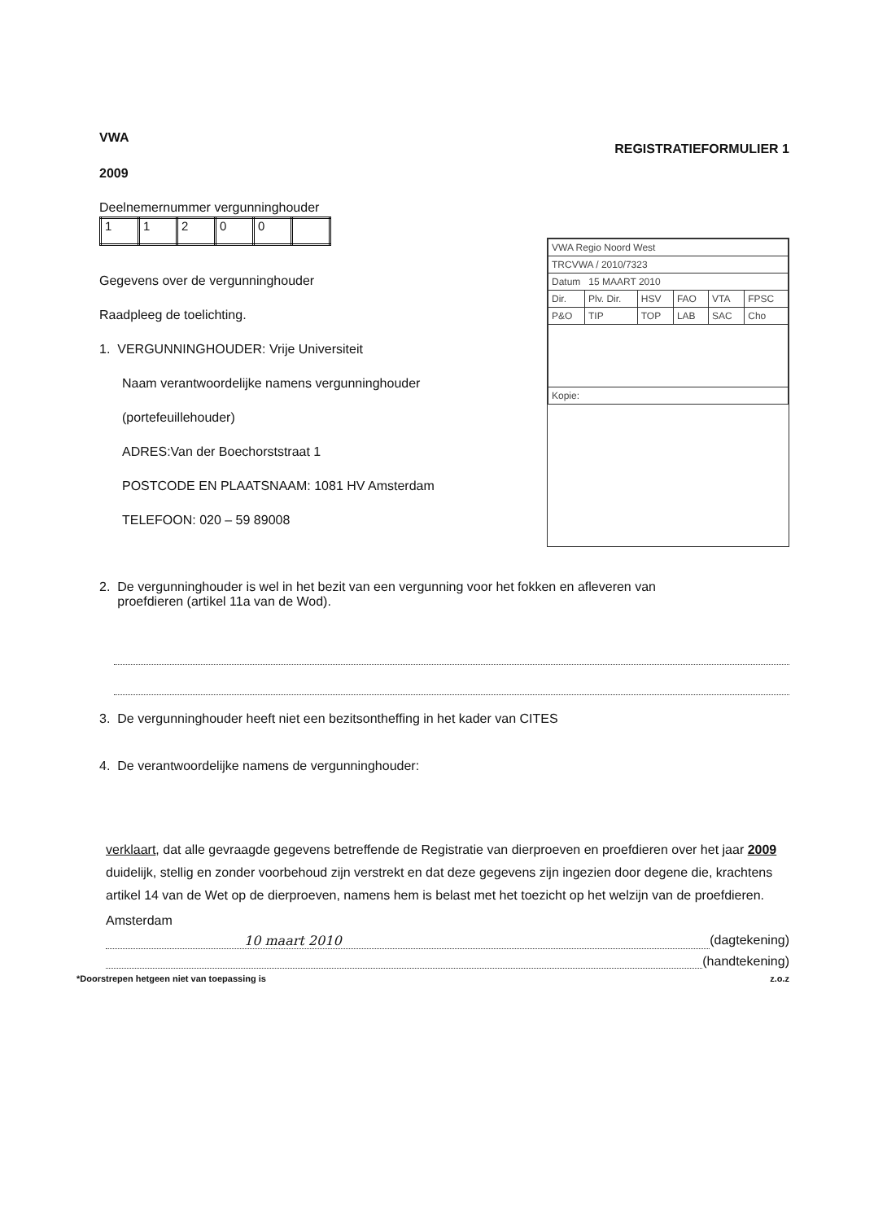VWA
2009
REGISTRATIEFORMULIER 1
Deelnemernummer vergunninghouder
| 1 | 1 | 2 | 0 | 0 | |
Gegevens over de vergunninghouder
Raadpleeg de toelichting.
1. VERGUNNINGHOUDER: Vrije Universiteit
Naam verantwoordelijke namens vergunninghouder
(portefeuillehouder)
ADRES:Van der Boechorststraat 1
POSTCODE EN PLAATSNAAM: 1081 HV Amsterdam
TELEFOON: 020 – 59 89008
| VWA Regio Noord West | | | | | |
| TRCVWA / 2010/7323 | | | | | |
| Datum 15 MAART 2010 | | | | | |
| Dir. | Plv. Dir. | HSV | FAO | VTA | FPSC |
| P&O | TIP | TOP | LAB | SAC | Cho |
| Kopie: | | | | | |
2. De vergunninghouder is wel in het bezit van een vergunning voor het fokken en afleveren van
proefdieren (artikel 11a van de Wod).
3. De vergunninghouder heeft niet een bezitsontheffing in het kader van CITES
4. De verantwoordelijke namens de vergunninghouder:
verklaart, dat alle gevraagde gegevens betreffende de Registratie van dierproeven en proefdieren over het jaar 2009 duidelijk, stellig en zonder voorbehoud zijn verstrekt en dat deze gegevens zijn ingezien door degene die, krachtens artikel 14 van de Wet op de dierproeven, namens hem is belast met het toezicht op het welzijn van de proefdieren.
Amsterdam
10 maart 2010 (dagtekening)
(handtekening)
*Doorstrepen hetgeen niet van toepassing is z.o.z